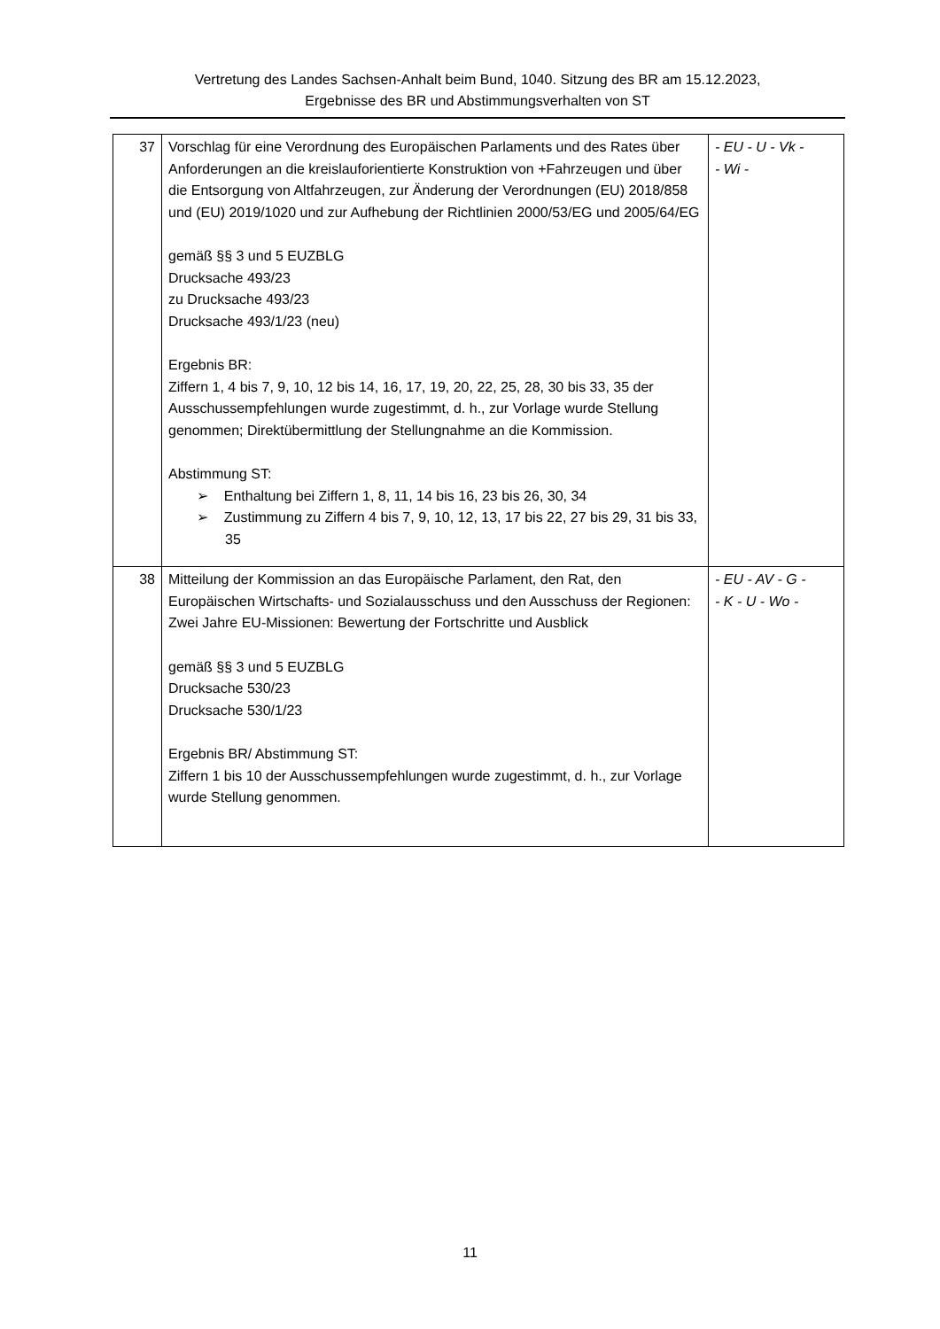Vertretung des Landes Sachsen-Anhalt beim Bund, 1040. Sitzung des BR am 15.12.2023,
Ergebnisse des BR und Abstimmungsverhalten von ST
| 37 | Vorschlag für eine Verordnung des Europäischen Parlaments und des Rates über Anforderungen an die kreislauforientierte Konstruktion von +Fahrzeugen und über die Entsorgung von Altfahrzeugen, zur Änderung der Verordnungen (EU) 2018/858 und (EU) 2019/1020 und zur Aufhebung der Richtlinien 2000/53/EG und 2005/64/EG gemäß §§ 3 und 5 EUZBLG Drucksache 493/23 zu Drucksache 493/23 Drucksache 493/1/23 (neu) Ergebnis BR: Ziffern 1, 4 bis 7, 9, 10, 12 bis 14, 16, 17, 19, 20, 22, 25, 28, 30 bis 33, 35 der Ausschussempfehlungen wurde zugestimmt, d. h., zur Vorlage wurde Stellung genommen; Direktübermittlung der Stellungnahme an die Kommission. Abstimmung ST: ➢ Enthaltung bei Ziffern 1, 8, 11, 14 bis 16, 23 bis 26, 30, 34 ➢ Zustimmung zu Ziffern 4 bis 7, 9, 10, 12, 13, 17 bis 22, 27 bis 29, 31 bis 33, 35 | - EU - U - Vk - - Wi - |
| 38 | Mitteilung der Kommission an das Europäische Parlament, den Rat, den Europäischen Wirtschafts- und Sozialausschuss und den Ausschuss der Regionen: Zwei Jahre EU-Missionen: Bewertung der Fortschritte und Ausblick gemäß §§ 3 und 5 EUZBLG Drucksache 530/23 Drucksache 530/1/23 Ergebnis BR/ Abstimmung ST: Ziffern 1 bis 10 der Ausschussempfehlungen wurde zugestimmt, d. h., zur Vorlage wurde Stellung genommen. | - EU - AV - G - - K - U - Wo - |
11